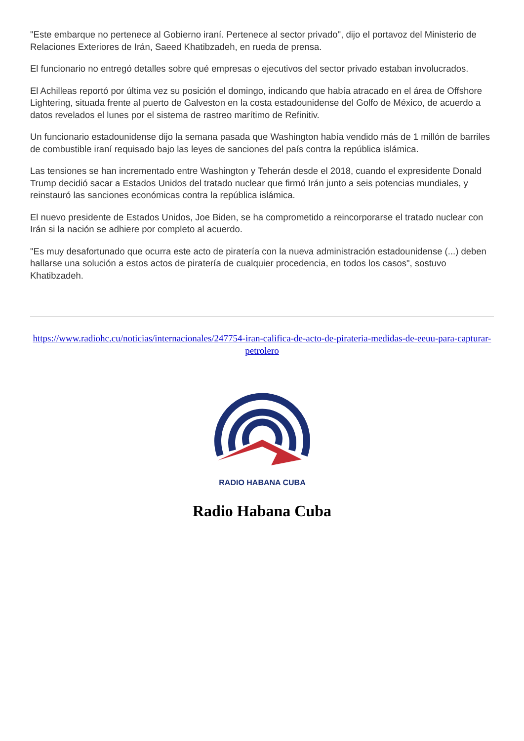"Este embarque no pertenece al Gobierno iraní. Pertenece al sector privado", dijo el portavoz del Ministerio de Relaciones Exteriores de Irán, Saeed Khatibzadeh, en rueda de prensa.
El funcionario no entregó detalles sobre qué empresas o ejecutivos del sector privado estaban involucrados.
El Achilleas reportó por última vez su posición el domingo, indicando que había atracado en el área de Offshore Lightering, situada frente al puerto de Galveston en la costa estadounidense del Golfo de México, de acuerdo a datos revelados el lunes por el sistema de rastreo marítimo de Refinitiv.
Un funcionario estadounidense dijo la semana pasada que Washington había vendido más de 1 millón de barriles de combustible iraní requisado bajo las leyes de sanciones del país contra la república islámica.
Las tensiones se han incrementado entre Washington y Teherán desde el 2018, cuando el expresidente Donald Trump decidió sacar a Estados Unidos del tratado nuclear que firmó Irán junto a seis potencias mundiales, y reinstauró las sanciones económicas contra la república islámica.
El nuevo presidente de Estados Unidos, Joe Biden, se ha comprometido a reincorporarse el tratado nuclear con Irán si la nación se adhiere por completo al acuerdo.
"Es muy desafortunado que ocurra este acto de piratería con la nueva administración estadounidense (...) deben hallarse una solución a estos actos de piratería de cualquier procedencia, en todos los casos", sostuvo Khatibzadeh.
https://www.radiohc.cu/noticias/internacionales/247754-iran-califica-de-acto-de-pirateria-medidas-de-eeuu-para-capturar-petrolero
RADIO HABANA CUBA
Radio Habana Cuba